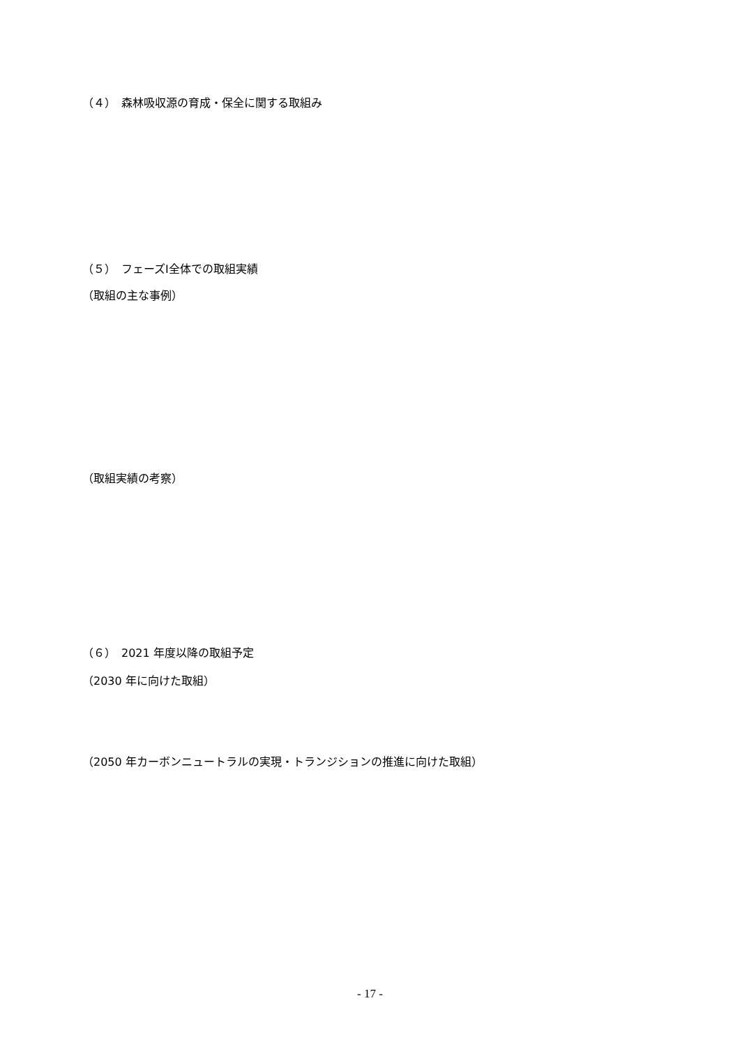（４）　森林吸収源の育成・保全に関する取組み
（５）　フェーズⅠ全体での取組実績
（取組の主な事例）
（取組実績の考察）
（６）　2021 年度以降の取組予定
（2030 年に向けた取組）
（2050 年カーボンニュートラルの実現・トランジションの推進に向けた取組）
- 17 -